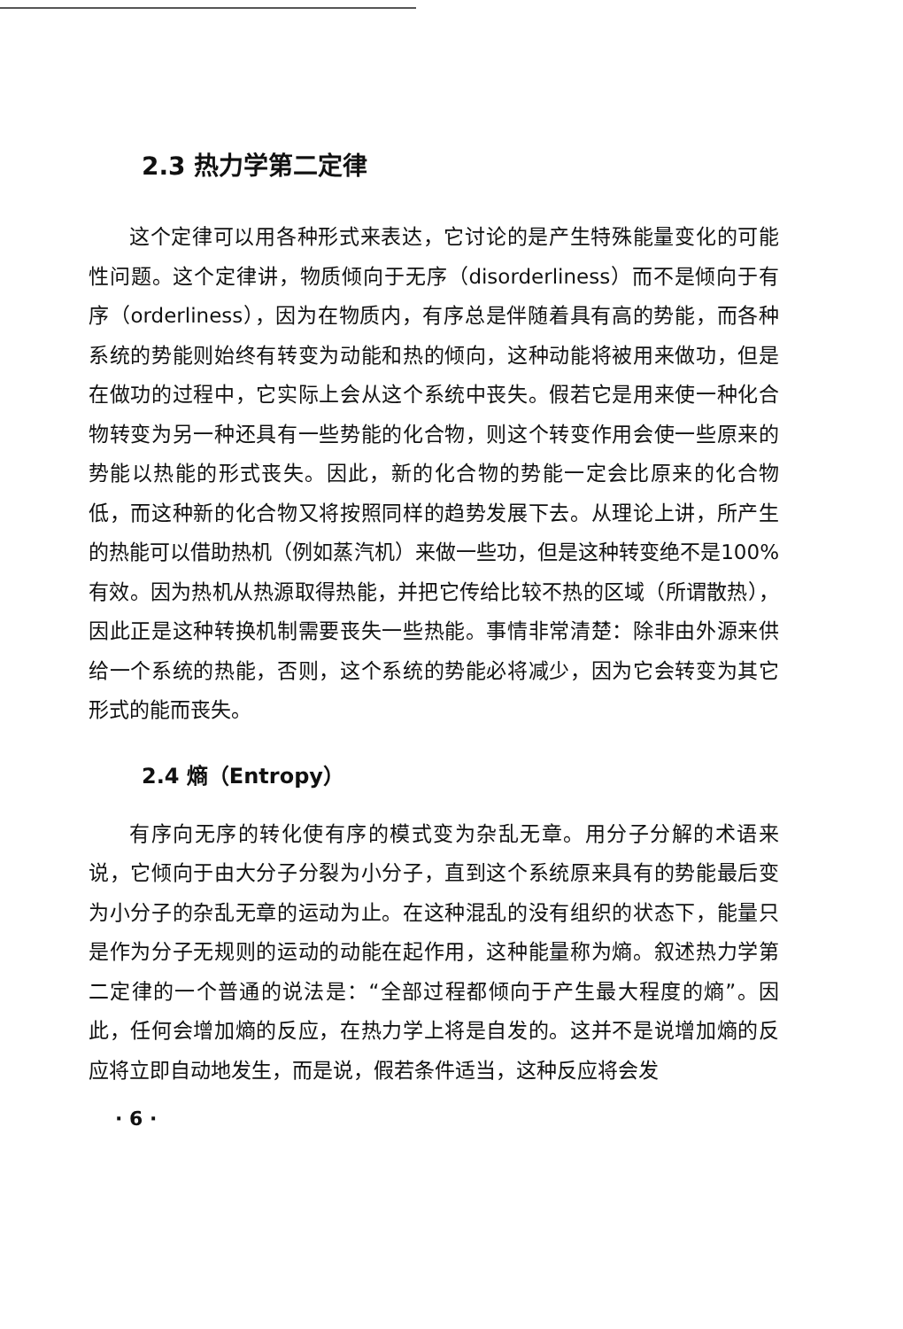2.3 热力学第二定律
这个定律可以用各种形式来表达，它讨论的是产生特殊能量变化的可能性问题。这个定律讲，物质倾向于无序（disorderliness）而不是倾向于有序（orderliness），因为在物质内，有序总是伴随着具有高的势能，而各种系统的势能则始终有转变为动能和热的倾向，这种动能将被用来做功，但是在做功的过程中，它实际上会从这个系统中丧失。假若它是用来使一种化合物转变为另一种还具有一些势能的化合物，则这个转变作用会使一些原来的势能以热能的形式丧失。因此，新的化合物的势能一定会比原来的化合物低，而这种新的化合物又将按照同样的趋势发展下去。从理论上讲，所产生的热能可以借助热机（例如蒸汽机）来做一些功，但是这种转变绝不是100%有效。因为热机从热源取得热能，并把它传给比较不热的区域（所谓散热），因此正是这种转换机制需要丧失一些热能。事情非常清楚：除非由外源来供给一个系统的热能，否则，这个系统的势能必将减少，因为它会转变为其它形式的能而丧失。
2.4 熵（Entropy）
有序向无序的转化使有序的模式变为杂乱无章。用分子分解的术语来说，它倾向于由大分子分裂为小分子，直到这个系统原来具有的势能最后变为小分子的杂乱无章的运动为止。在这种混乱的没有组织的状态下，能量只是作为分子无规则的运动的动能在起作用，这种能量称为熵。叙述热力学第二定律的一个普通的说法是：“全部过程都倾向于产生最大程度的熵”。因此，任何会增加熵的反应，在热力学上将是自发的。这并不是说增加熵的反应将立即自动地发生，而是说，假若条件适当，这种反应将会发
· 6 ·